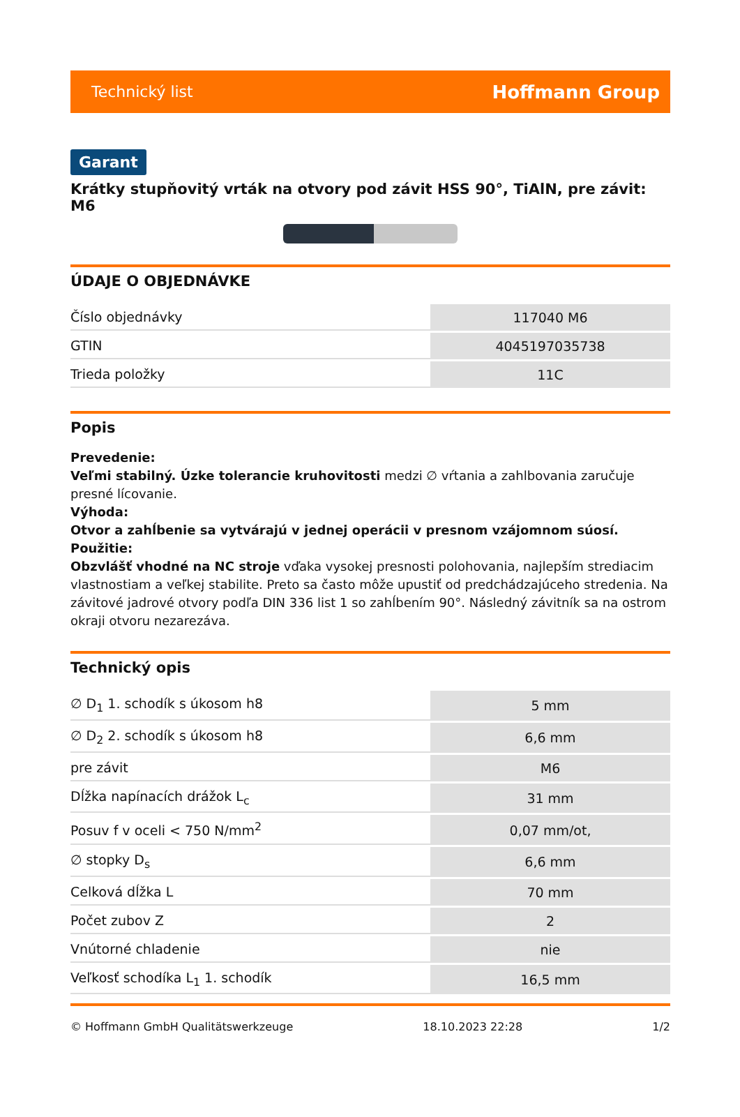Technický list Hoffmann Group
Garant
Krátky stupňovitý vrták na otvory pod závit HSS 90°, TiAlN, pre závit: M6
ÚDAJE O OBJEDNÁVKE
| Číslo objednávky | 117040 M6 |
| GTIN | 4045197035738 |
| Trieda položky | 11C |
Popis
Prevedenie:
Veľmi stabilný. Úzke tolerancie kruhovitosti medzi ∅ vŕtania a zahlbovania zaručuje presné lícovanie.
Výhoda:
Otvor a zahĺbenie sa vytvárajú v jednej operácii v presnom vzájomnom súosí.
Použitie:
Obzvlášť vhodné na NC stroje vďaka vysokej presnosti polohovania, najlepším strediacim vlastnostiam a veľkej stabilite. Preto sa často môže upustiť od predchádzajúceho stredenia. Na závitové jadrové otvory podľa DIN 336 list 1 so zahĺbením 90°. Následný závitník sa na ostrom okraji otvoru nezarezáva.
Technický opis
| ∅ D<sub>1</sub> 1. schodík s úkosom h8 | 5 mm |
| ∅ D<sub>2</sub> 2. schodík s úkosom h8 | 6,6 mm |
| pre závit | M6 |
| Dĺžka napínacích drážok L<sub>c</sub> | 31 mm |
| Posuv f v oceli < 750 N/mm<sup>2</sup> | 0,07 mm/ot, |
| ∅ stopky D<sub>s</sub> | 6,6 mm |
| Celková dĺžka L | 70 mm |
| Počet zubov Z | 2 |
| Vnútorné chladenie | nie |
| Veľkosť schodíka L<sub>1</sub> 1. schodík | 16,5 mm |
© Hoffmann GmbH Qualitätswerkzeuge 18.10.2023 22:28 1/2